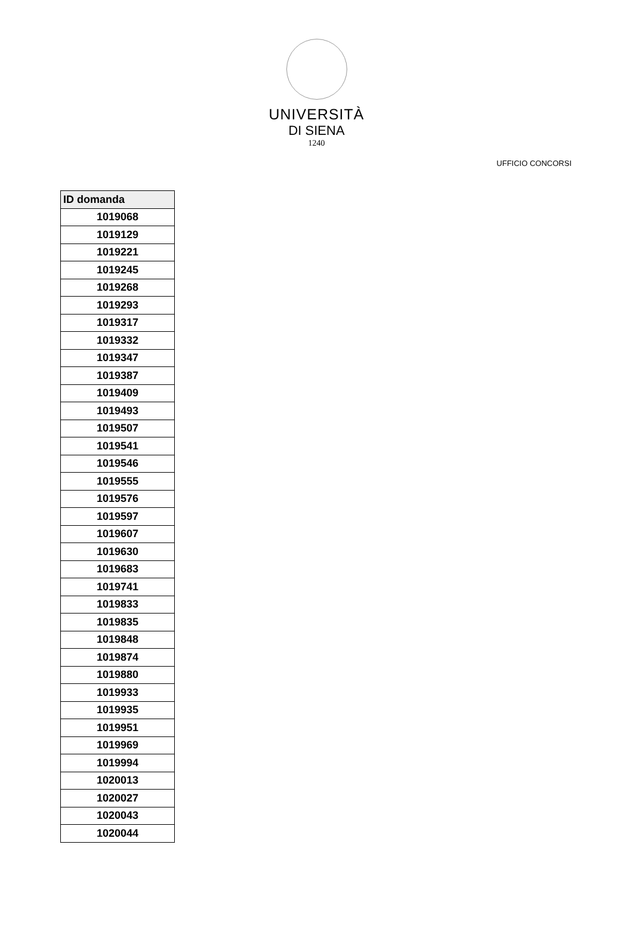UNIVERSITÀ
DI SIENA
1240
UFFICIO CONCORSI
| ID domanda |
| --- |
| 1019068 |
| 1019129 |
| 1019221 |
| 1019245 |
| 1019268 |
| 1019293 |
| 1019317 |
| 1019332 |
| 1019347 |
| 1019387 |
| 1019409 |
| 1019493 |
| 1019507 |
| 1019541 |
| 1019546 |
| 1019555 |
| 1019576 |
| 1019597 |
| 1019607 |
| 1019630 |
| 1019683 |
| 1019741 |
| 1019833 |
| 1019835 |
| 1019848 |
| 1019874 |
| 1019880 |
| 1019933 |
| 1019935 |
| 1019951 |
| 1019969 |
| 1019994 |
| 1020013 |
| 1020027 |
| 1020043 |
| 1020044 |